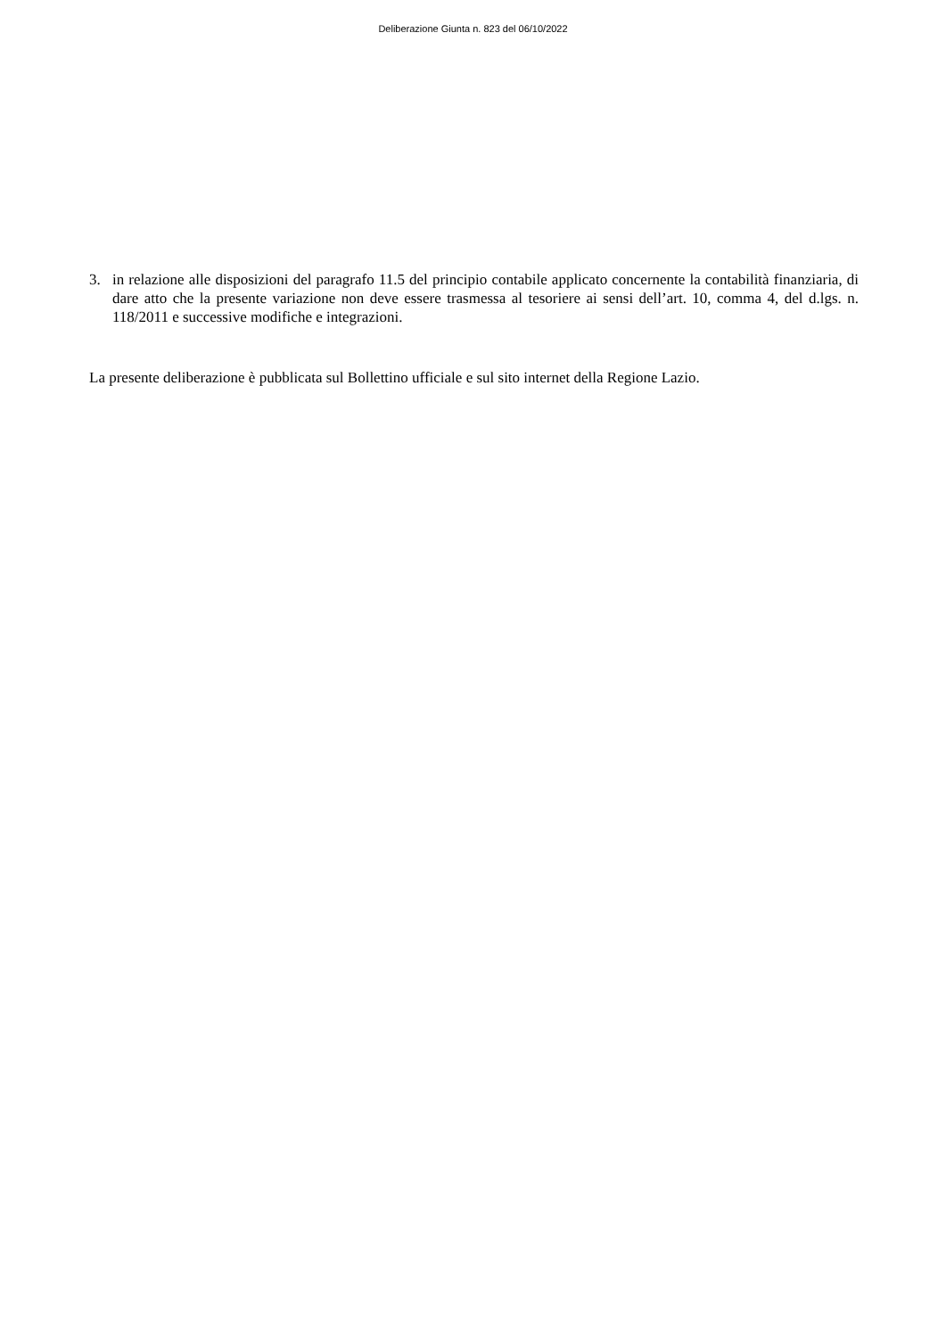Deliberazione Giunta n. 823 del 06/10/2022
3. in relazione alle disposizioni del paragrafo 11.5 del principio contabile applicato concernente la contabilità finanziaria, di dare atto che la presente variazione non deve essere trasmessa al tesoriere ai sensi dell’art. 10, comma 4, del d.lgs. n. 118/2011 e successive modifiche e integrazioni.
La presente deliberazione è pubblicata sul Bollettino ufficiale e sul sito internet della Regione Lazio.